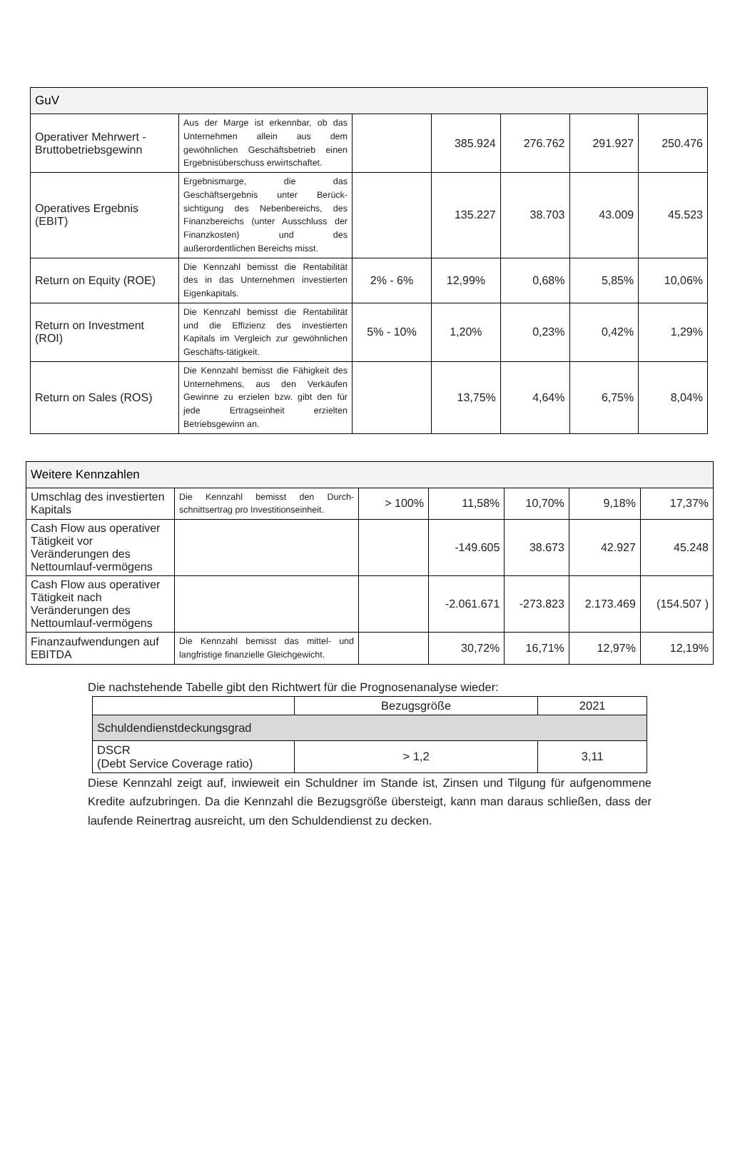| GuV | | | | | | |
| --- | --- | --- | --- | --- | --- | --- |
| Operativer Mehrwert - Bruttobetriebsgewinn | Aus der Marge ist erkennbar, ob das Unternehmen allein aus dem gewöhnlichen Geschäftsbetrieb einen Ergebnisüberschuss erwirtschaftet. | | 385.924 | 276.762 | 291.927 | 250.476 |
| Operatives Ergebnis (EBIT) | Ergebnismarge, die das Geschäftsergebnis unter Berück-sichtigung des Nebenbereichs, des Finanzbereichs (unter Ausschluss der Finanzkosten) und des außerordentlichen Bereichs misst. | | 135.227 | 38.703 | 43.009 | 45.523 |
| Return on Equity (ROE) | Die Kennzahl bemisst die Rentabilität des in das Unternehmen investierten Eigenkapitals. | 2% - 6% | 12,99% | 0,68% | 5,85% | 10,06% |
| Return on Investment (ROI) | Die Kennzahl bemisst die Rentabilität und die Effizienz des investierten Kapitals im Vergleich zur gewöhnlichen Geschäfts-tätigkeit. | 5% - 10% | 1,20% | 0,23% | 0,42% | 1,29% |
| Return on Sales (ROS) | Die Kennzahl bemisst die Fähigkeit des Unternehmens, aus den Verkäufen Gewinne zu erzielen bzw. gibt den für jede Ertragseinheit erzielten Betriebsgewinn an. | | 13,75% | 4,64% | 6,75% | 8,04% |
| Weitere Kennzahlen | | | | | | |
| --- | --- | --- | --- | --- | --- | --- |
| Umschlag des investierten Kapitals | Die Kennzahl bemisst den Durch-schnittsertrag pro Investitionseinheit. | > 100% | 11,58% | 10,70% | 9,18% | 17,37% |
| Cash Flow aus operativer Tätigkeit vor Veränderungen des Nettoumlauf-vermögens | | | -149.605 | 38.673 | 42.927 | 45.248 |
| Cash Flow aus operativer Tätigkeit nach Veränderungen des Nettoumlauf-vermögens | | | -2.061.671 | -273.823 | 2.173.469 | (154.507 ) |
| Finanzaufwendungen auf EBITDA | Die Kennzahl bemisst das mittel- und langfristige finanzielle Gleichgewicht. | | 30,72% | 16,71% | 12,97% | 12,19% |
Die nachstehende Tabelle gibt den Richtwert für die Prognosenanalyse wieder:
| | Bezugsgröße | 2021 |
| --- | --- | --- |
| Schuldendienstdeckungsgrad | | |
| DSCR (Debt Service Coverage ratio) | > 1,2 | 3,11 |
Diese Kennzahl zeigt auf, inwieweit ein Schuldner im Stande ist, Zinsen und Tilgung für aufgenommene Kredite aufzubringen. Da die Kennzahl die Bezugsgröße übersteigt, kann man daraus schließen, dass der laufende Reinertrag ausreicht, um den Schuldendienst zu decken.